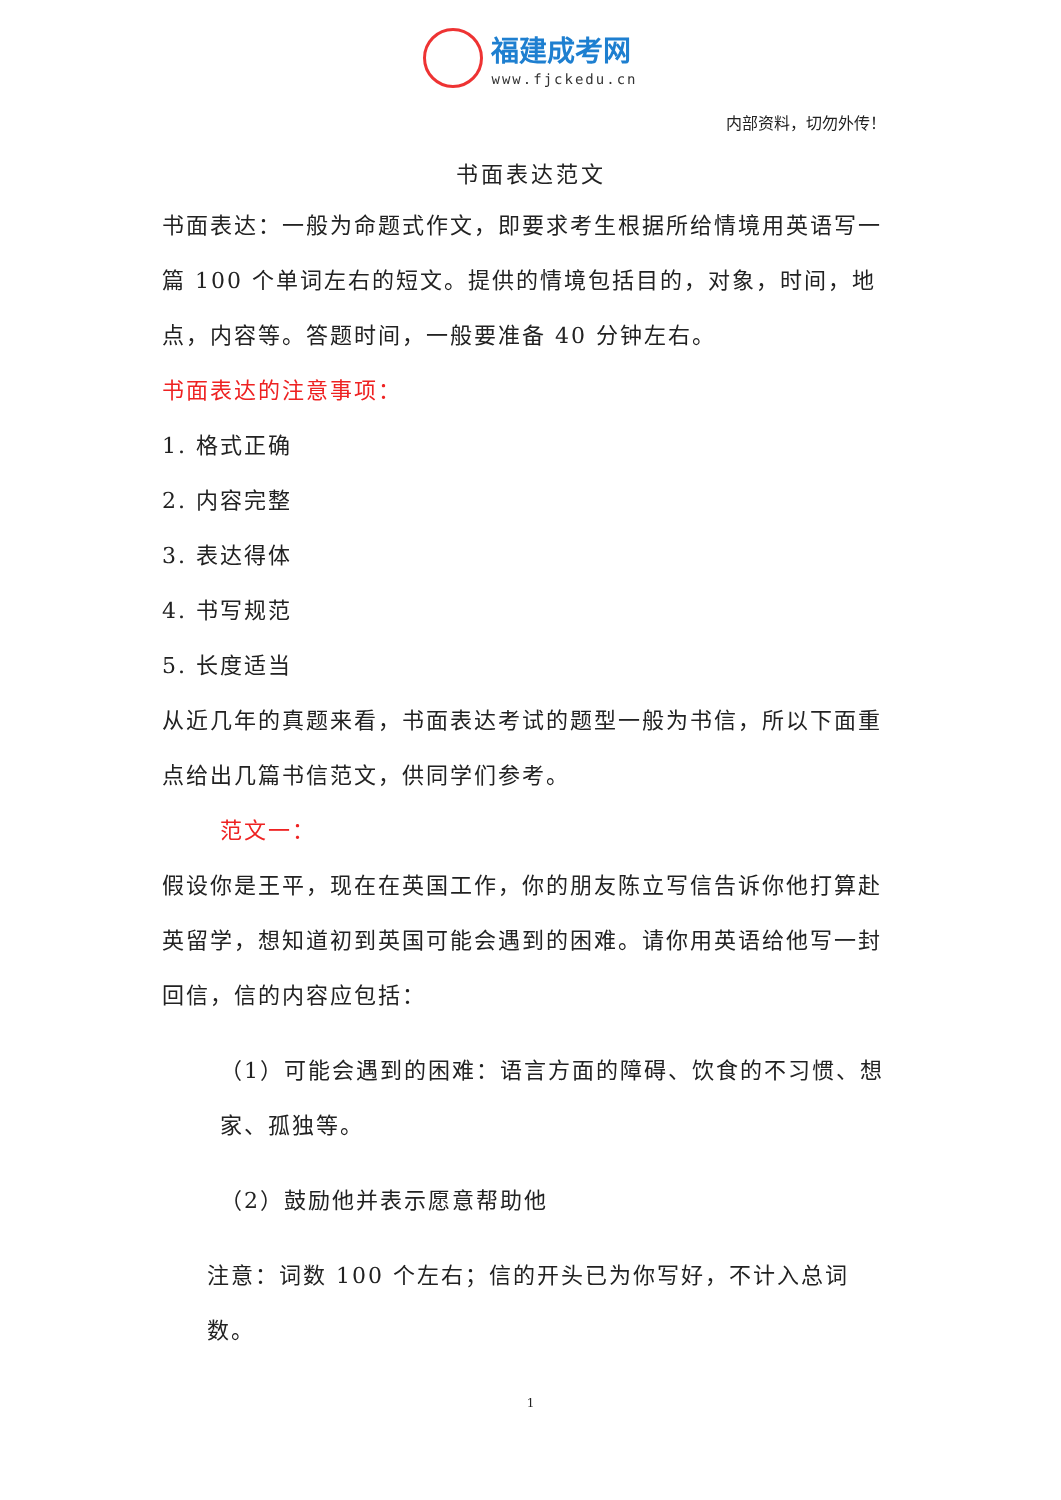福建成考网
www.fjckedu.cn
内部资料，切勿外传！
书面表达范文
书面表达：一般为命题式作文，即要求考生根据所给情境用英语写一篇 100 个单词左右的短文。提供的情境包括目的，对象，时间，地点，内容等。答题时间，一般要准备 40 分钟左右。
书面表达的注意事项：
1. 格式正确
2. 内容完整
3. 表达得体
4. 书写规范
5. 长度适当
从近几年的真题来看，书面表达考试的题型一般为书信，所以下面重点给出几篇书信范文，供同学们参考。
范文一：
假设你是王平，现在在英国工作，你的朋友陈立写信告诉你他打算赴英留学，想知道初到英国可能会遇到的困难。请你用英语给他写一封回信，信的内容应包括：
（1）可能会遇到的困难：语言方面的障碍、饮食的不习惯、想家、孤独等。
（2）鼓励他并表示愿意帮助他
注意：词数 100 个左右；信的开头已为你写好，不计入总词数。
1